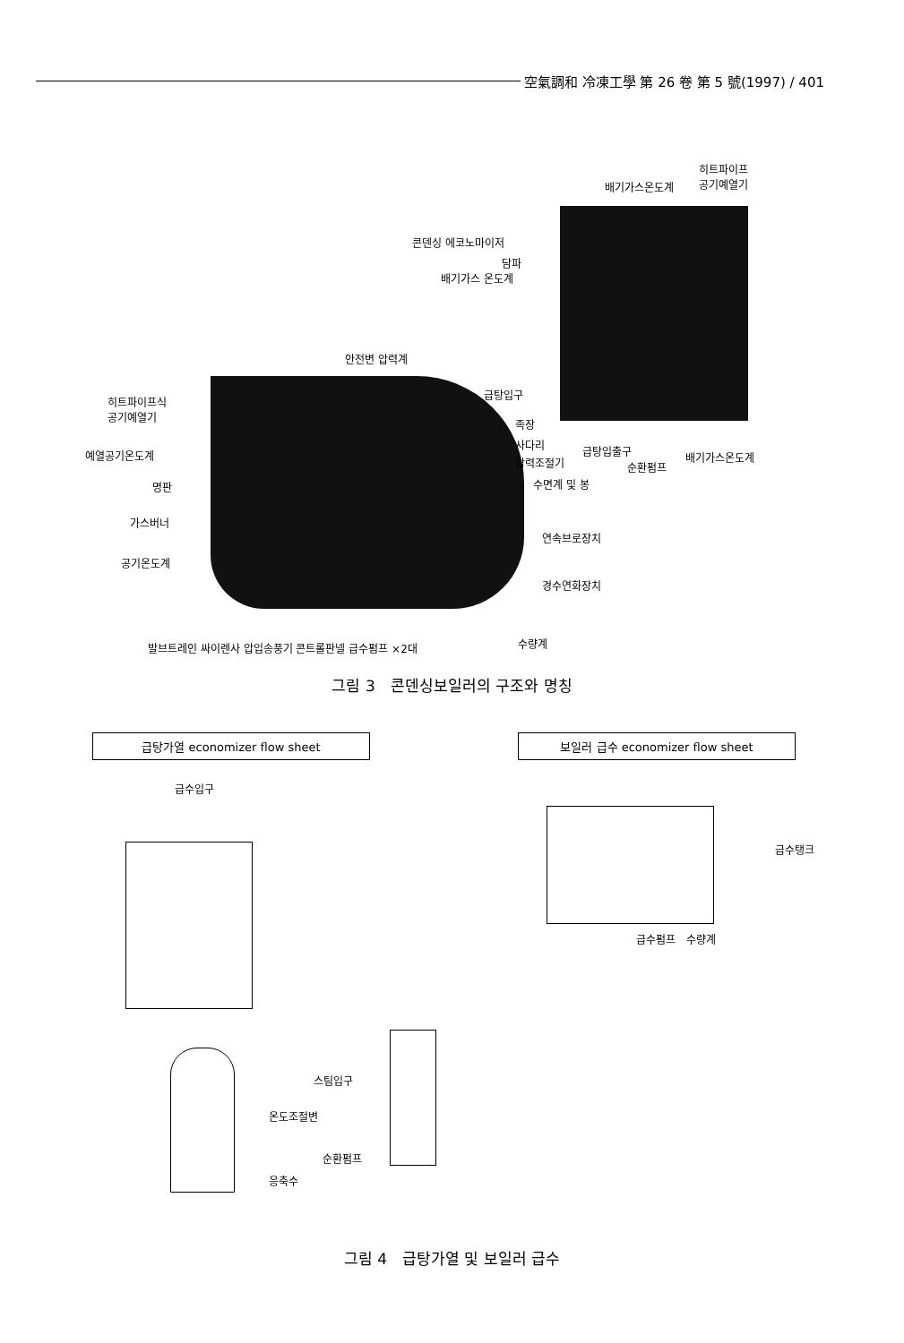空氣調和 冷凍工學 第 26 卷 第 5 號(1997) / 401
히트파이프
공기예열기
배기가스온도계
콘덴싱 에코노마이저
담파
배기가스 온도계
안전변 압력계
급탕입구
히트파이프식
공기예열기
족장
사다리 급탕입출구
순환펌프
배기가스온도계
예열공기온도계
압력조절기
명판 수면계 및 봉
가스버너
연속브로장치
공기온도계
경수연화장치
발브트레인 싸이렌사 압입송풍기 콘트롤판넬 급수펌프 ×2대 수량계
그림 3　콘덴싱보일러의 구조와 명칭
급탕가열 economizer flow sheet 보일러 급수 economizer flow sheet
급수입구
스팀입구
온도조절변
순환펌프
응축수
급수탱크
급수펌프　수량계
그림 4　급탕가열 및 보일러 급수